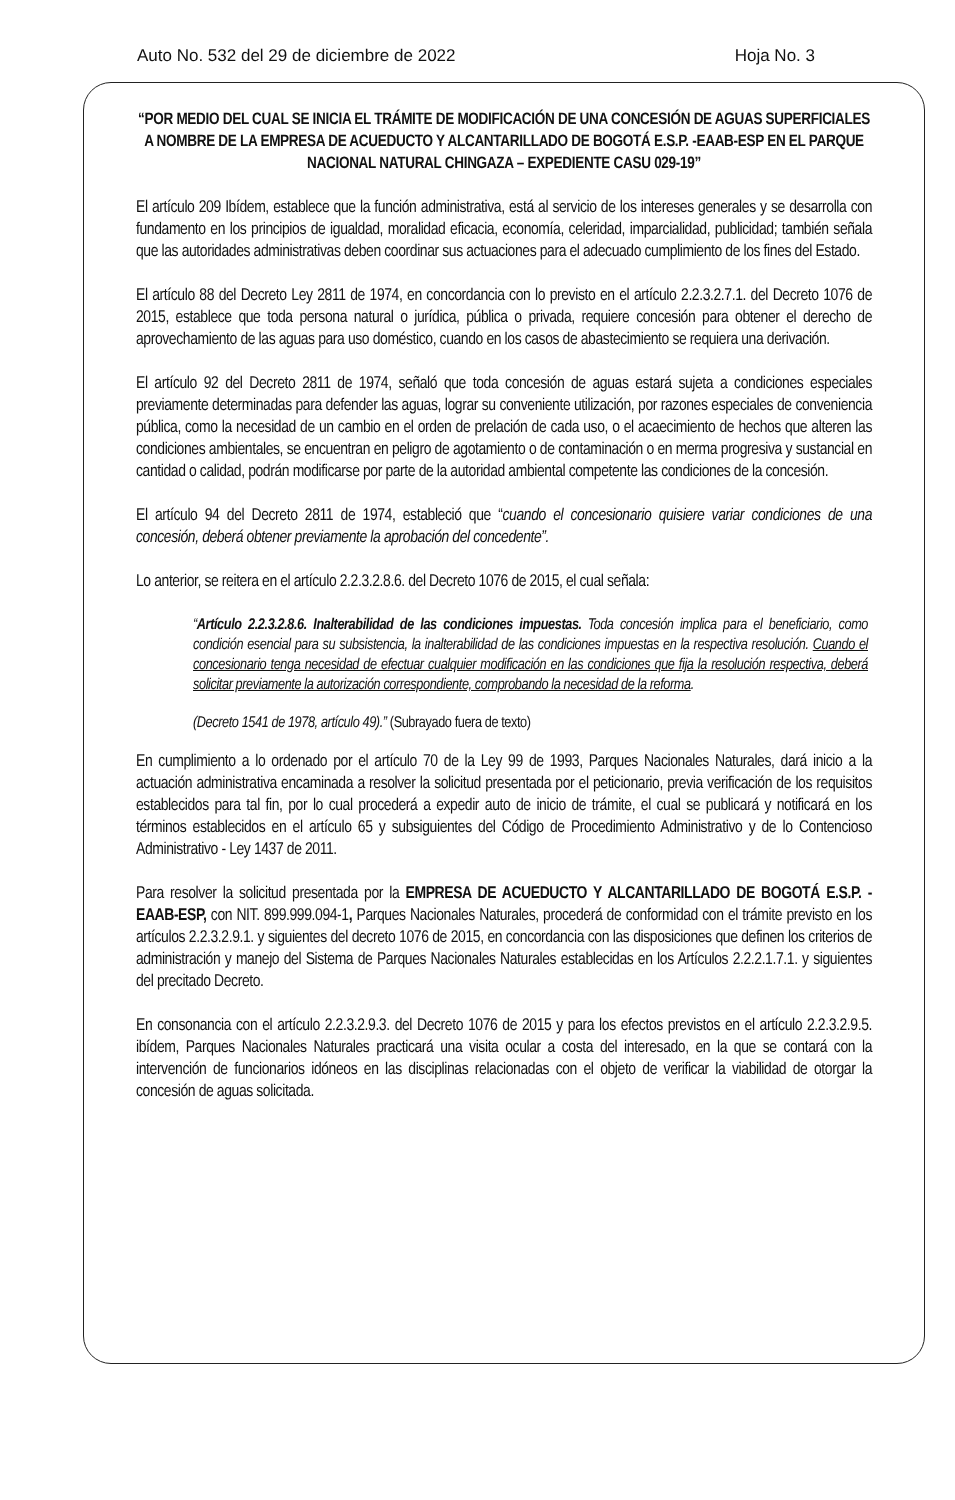Auto No. 532 del 29 de diciembre de 2022 Hoja No. 3
“POR MEDIO DEL CUAL SE INICIA EL TRÁMITE DE MODIFICACIÓN DE UNA CONCESIÓN DE AGUAS SUPERFICIALES A NOMBRE DE LA EMPRESA DE ACUEDUCTO Y ALCANTARILLADO DE BOGOTÁ E.S.P. -EAAB-ESP EN EL PARQUE NACIONAL NATURAL CHINGAZA – EXPEDIENTE CASU 029-19”
El artículo 209 Ibídem, establece que la función administrativa, está al servicio de los intereses generales y se desarrolla con fundamento en los principios de igualdad, moralidad eficacia, economía, celeridad, imparcialidad, publicidad; también señala que las autoridades administrativas deben coordinar sus actuaciones para el adecuado cumplimiento de los fines del Estado.
El artículo 88 del Decreto Ley 2811 de 1974, en concordancia con lo previsto en el artículo 2.2.3.2.7.1. del Decreto 1076 de 2015, establece que toda persona natural o jurídica, pública o privada, requiere concesión para obtener el derecho de aprovechamiento de las aguas para uso doméstico, cuando en los casos de abastecimiento se requiera una derivación.
El artículo 92 del Decreto 2811 de 1974, señaló que toda concesión de aguas estará sujeta a condiciones especiales previamente determinadas para defender las aguas, lograr su conveniente utilización, por razones especiales de conveniencia pública, como la necesidad de un cambio en el orden de prelación de cada uso, o el acaecimiento de hechos que alteren las condiciones ambientales, se encuentran en peligro de agotamiento o de contaminación o en merma progresiva y sustancial en cantidad o calidad, podrán modificarse por parte de la autoridad ambiental competente las condiciones de la concesión.
El artículo 94 del Decreto 2811 de 1974, estableció que “cuando el concesionario quisiere variar condiciones de una concesión, deberá obtener previamente la aprobación del concedente”.
Lo anterior, se reitera en el artículo 2.2.3.2.8.6. del Decreto 1076 de 2015, el cual señala:
“Artículo 2.2.3.2.8.6. Inalterabilidad de las condiciones impuestas. Toda concesión implica para el beneficiario, como condición esencial para su subsistencia, la inalterabilidad de las condiciones impuestas en la respectiva resolución. Cuando el concesionario tenga necesidad de efectuar cualquier modificación en las condiciones que fija la resolución respectiva, deberá solicitar previamente la autorización correspondiente, comprobando la necesidad de la reforma.
(Decreto 1541 de 1978, artículo 49).” (Subrayado fuera de texto)
En cumplimiento a lo ordenado por el artículo 70 de la Ley 99 de 1993, Parques Nacionales Naturales, dará inicio a la actuación administrativa encaminada a resolver la solicitud presentada por el peticionario, previa verificación de los requisitos establecidos para tal fin, por lo cual procederá a expedir auto de inicio de trámite, el cual se publicará y notificará en los términos establecidos en el artículo 65 y subsiguientes del Código de Procedimiento Administrativo y de lo Contencioso Administrativo - Ley 1437 de 2011.
Para resolver la solicitud presentada por la EMPRESA DE ACUEDUCTO Y ALCANTARILLADO DE BOGOTÁ E.S.P. -EAAB-ESP, con NIT. 899.999.094-1, Parques Nacionales Naturales, procederá de conformidad con el trámite previsto en los artículos 2.2.3.2.9.1. y siguientes del decreto 1076 de 2015, en concordancia con las disposiciones que definen los criterios de administración y manejo del Sistema de Parques Nacionales Naturales establecidas en los Artículos 2.2.2.1.7.1. y siguientes del precitado Decreto.
En consonancia con el artículo 2.2.3.2.9.3. del Decreto 1076 de 2015 y para los efectos previstos en el artículo 2.2.3.2.9.5. ibídem, Parques Nacionales Naturales practicará una visita ocular a costa del interesado, en la que se contará con la intervención de funcionarios idóneos en las disciplinas relacionadas con el objeto de verificar la viabilidad de otorgar la concesión de aguas solicitada.